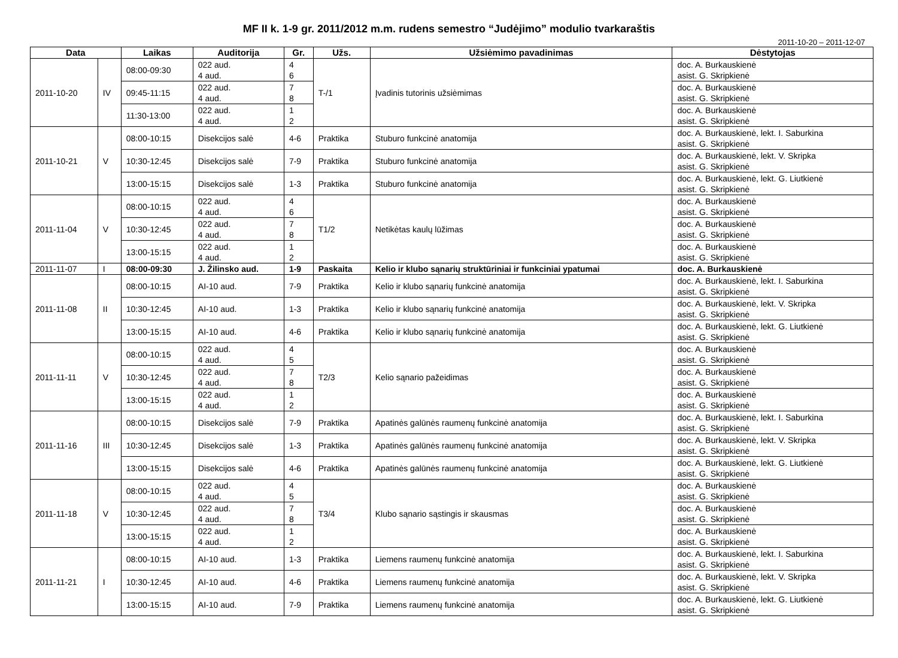MF II k. 1-9 gr. 2011/2012 m.m. rudens semestro “Judėjimo” modulio tvarkaraštis
2011-10-20 – 2011-12-07
| Data | | Laikas | Auditorija | Gr. | Užs. | Užsiėmimo pavadinimas | Dėstytojas |
| --- | --- | --- | --- | --- | --- | --- | --- |
| 2011-10-20 | IV | 08:00-09:30 | 022 aud. 4 aud. | 4 6 | T-/1 | Įvadinis tutorinis užsiėmimas | doc. A. Burkauskienė asist. G. Skripkienė |
| | | 09:45-11:15 | 022 aud. 4 aud. | 7 8 | | | doc. A. Burkauskienė asist. G. Skripkienė |
| | | 11:30-13:00 | 022 aud. 4 aud. | 1 2 | | | doc. A. Burkauskienė asist. G. Skripkienė |
| 2011-10-21 | V | 08:00-10:15 | Disekcijos salė | 4-6 | Praktika | Stuburo funkcinė anatomija | doc. A. Burkauskienė, lekt. I. Saburkina asist. G. Skripkienė |
| | | 10:30-12:45 | Disekcijos salė | 7-9 | Praktika | Stuburo funkcinė anatomija | doc. A. Burkauskienė, lekt. V. Skripka asist. G. Skripkienė |
| | | 13:00-15:15 | Disekcijos salė | 1-3 | Praktika | Stuburo funkcinė anatomija | doc. A. Burkauskienė, lekt. G. Liutkienė asist. G. Skripkienė |
| 2011-11-04 | V | 08:00-10:15 | 022 aud. 4 aud. | 4 6 | T1/2 | Netikėtas kaulų lūžimas | doc. A. Burkauskienė asist. G. Skripkienė |
| | | 10:30-12:45 | 022 aud. 4 aud. | 7 8 | | | doc. A. Burkauskienė asist. G. Skripkienė |
| | | 13:00-15:15 | 022 aud. 4 aud. | 1 2 | | | doc. A. Burkauskienė asist. G. Skripkienė |
| 2011-11-07 | I | 08:00-09:30 | J. Žilinsko aud. | 1-9 | Paskaita | Kelio ir klubo sąnarių struktūriniai ir funkciniai ypatumai | doc. A. Burkauskienė |
| 2011-11-08 | II | 08:00-10:15 | AI-10 aud. | 7-9 | Praktika | Kelio ir klubo sąnarių funkcinė anatomija | doc. A. Burkauskienė, lekt. I. Saburkina asist. G. Skripkienė |
| | | 10:30-12:45 | AI-10 aud. | 1-3 | Praktika | Kelio ir klubo sąnarių funkcinė anatomija | doc. A. Burkauskienė, lekt. V. Skripka asist. G. Skripkienė |
| | | 13:00-15:15 | AI-10 aud. | 4-6 | Praktika | Kelio ir klubo sąnarių funkcinė anatomija | doc. A. Burkauskienė, lekt. G. Liutkienė asist. G. Skripkienė |
| 2011-11-11 | V | 08:00-10:15 | 022 aud. 4 aud. | 4 5 | T2/3 | Kelio sąnario pažeidimas | doc. A. Burkauskienė asist. G. Skripkienė |
| | | 10:30-12:45 | 022 aud. 4 aud. | 7 8 | | | doc. A. Burkauskienė asist. G. Skripkienė |
| | | 13:00-15:15 | 022 aud. 4 aud. | 1 2 | | | doc. A. Burkauskienė asist. G. Skripkienė |
| 2011-11-16 | III | 08:00-10:15 | Disekcijos salė | 7-9 | Praktika | Apatinės galūnės raumenų funkcinė anatomija | doc. A. Burkauskienė, lekt. I. Saburkina asist. G. Skripkienė |
| | | 10:30-12:45 | Disekcijos salė | 1-3 | Praktika | Apatinės galūnės raumenų funkcinė anatomija | doc. A. Burkauskienė, lekt. V. Skripka asist. G. Skripkienė |
| | | 13:00-15:15 | Disekcijos salė | 4-6 | Praktika | Apatinės galūnės raumenų funkcinė anatomija | doc. A. Burkauskienė, lekt. G. Liutkienė asist. G. Skripkienė |
| 2011-11-18 | V | 08:00-10:15 | 022 aud. 4 aud. | 4 5 | T3/4 | Klubo sąnario sąstingis ir skausmas | doc. A. Burkauskienė asist. G. Skripkienė |
| | | 10:30-12:45 | 022 aud. 4 aud. | 7 8 | | | doc. A. Burkauskienė asist. G. Skripkienė |
| | | 13:00-15:15 | 022 aud. 4 aud. | 1 2 | | | doc. A. Burkauskienė asist. G. Skripkienė |
| 2011-11-21 | I | 08:00-10:15 | AI-10 aud. | 1-3 | Praktika | Liemens raumenų funkcinė anatomija | doc. A. Burkauskienė, lekt. I. Saburkina asist. G. Skripkienė |
| | | 10:30-12:45 | AI-10 aud. | 4-6 | Praktika | Liemens raumenų funkcinė anatomija | doc. A. Burkauskienė, lekt. V. Skripka asist. G. Skripkienė |
| | | 13:00-15:15 | AI-10 aud. | 7-9 | Praktika | Liemens raumenų funkcinė anatomija | doc. A. Burkauskienė, lekt. G. Liutkienė asist. G. Skripkienė |